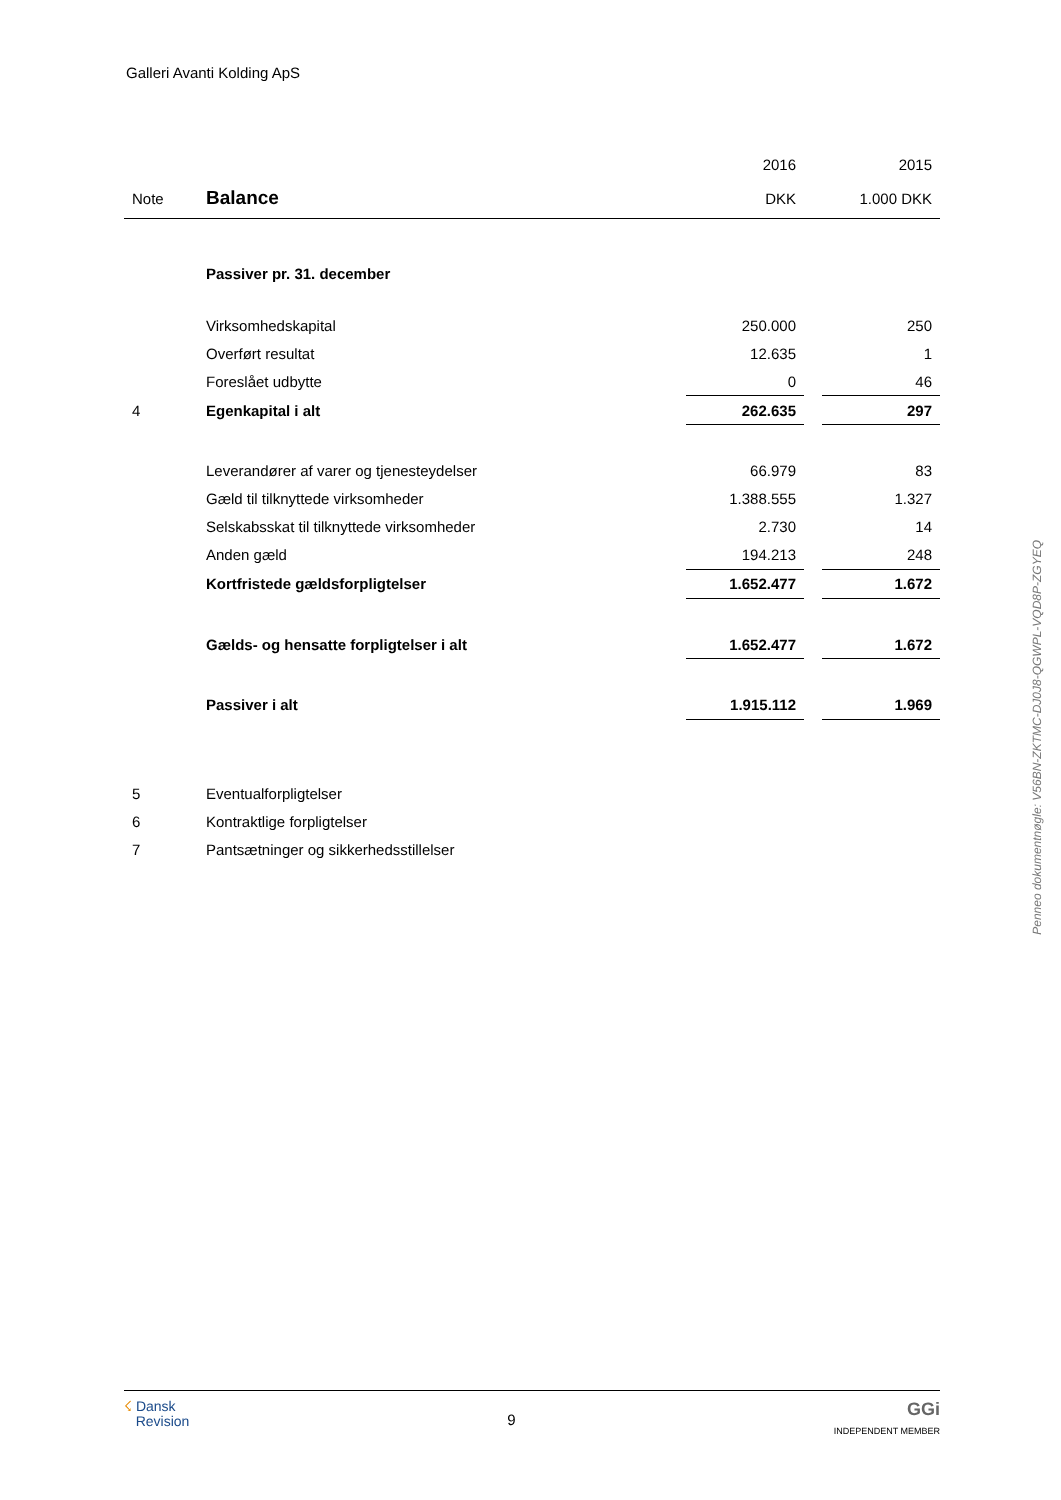Galleri Avanti Kolding ApS
| | | 2016 | | 2015 |
| Note | Balance | DKK | | 1.000 DKK |
| | Passiver pr. 31. december | | | |
| | Virksomhedskapital | 250.000 | | 250 |
| | Overført resultat | 12.635 | | 1 |
| | Foreslået udbytte | 0 | | 46 |
| 4 | Egenkapital i alt | 262.635 | | 297 |
| | Leverandører af varer og tjenesteydelser | 66.979 | | 83 |
| | Gæld til tilknyttede virksomheder | 1.388.555 | | 1.327 |
| | Selskabsskat til tilknyttede virksomheder | 2.730 | | 14 |
| | Anden gæld | 194.213 | | 248 |
| | Kortfristede gældsforpligtelser | 1.652.477 | | 1.672 |
| | Gælds- og hensatte forpligtelser i alt | 1.652.477 | | 1.672 |
| | Passiver i alt | 1.915.112 | | 1.969 |
| 5 | Eventualforpligtelser | | | |
| 6 | Kontraktlige forpligtelser | | | |
| 7 | Pantsætninger og sikkerhedsstillelser | | | |
Penneo dokumentnøgle: V56BN-ZKTMC-DJ0J8-QGWPL-VQD8P-ZGYEQ
☇ Dansk
Revision
9
GGi
INDEPENDENT MEMBER